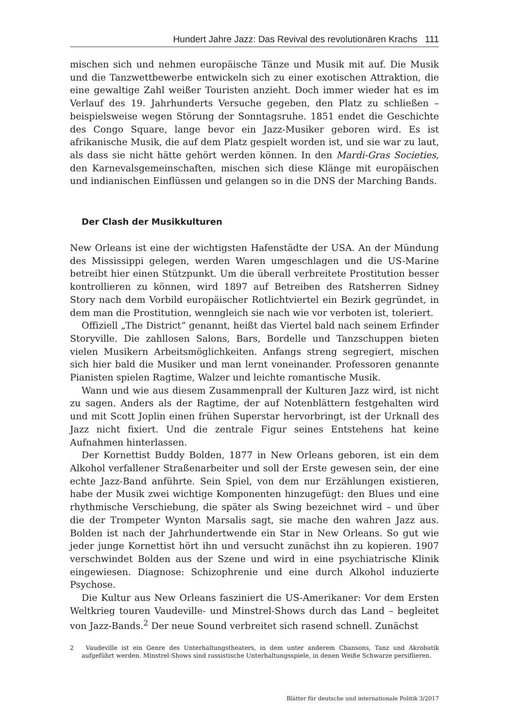Hundert Jahre Jazz: Das Revival des revolutionären Krachs 111
mischen sich und nehmen europäische Tänze und Musik mit auf. Die Musik und die Tanzwettbewerbe entwickeln sich zu einer exotischen Attraktion, die eine gewaltige Zahl weißer Touristen anzieht. Doch immer wieder hat es im Verlauf des 19. Jahrhunderts Versuche gegeben, den Platz zu schließen – beispielsweise wegen Störung der Sonntagsruhe. 1851 endet die Geschichte des Congo Square, lange bevor ein Jazz-Musiker geboren wird. Es ist afrikanische Musik, die auf dem Platz gespielt worden ist, und sie war zu laut, als dass sie nicht hätte gehört werden können. In den Mardi-Gras Societies, den Karnevalsgemeinschaften, mischen sich diese Klänge mit europäischen und indianischen Einflüssen und gelangen so in die DNS der Marching Bands.
Der Clash der Musikkulturen
New Orleans ist eine der wichtigsten Hafenstädte der USA. An der Mündung des Mississippi gelegen, werden Waren umgeschlagen und die US-Marine betreibt hier einen Stützpunkt. Um die überall verbreitete Prostitution besser kontrollieren zu können, wird 1897 auf Betreiben des Ratsherren Sidney Story nach dem Vorbild europäischer Rotlichtviertel ein Bezirk gegründet, in dem man die Prostitution, wenngleich sie nach wie vor verboten ist, toleriert.
Offiziell „The District“ genannt, heißt das Viertel bald nach seinem Erfinder Storyville. Die zahllosen Salons, Bars, Bordelle und Tanzschuppen bieten vielen Musikern Arbeitsmöglichkeiten. Anfangs streng segregiert, mischen sich hier bald die Musiker und man lernt voneinander. Professoren genannte Pianisten spielen Ragtime, Walzer und leichte romantische Musik.
Wann und wie aus diesem Zusammenprall der Kulturen Jazz wird, ist nicht zu sagen. Anders als der Ragtime, der auf Notenblättern festgehalten wird und mit Scott Joplin einen frühen Superstar hervorbringt, ist der Urknall des Jazz nicht fixiert. Und die zentrale Figur seines Entstehens hat keine Aufnahmen hinterlassen.
Der Kornettist Buddy Bolden, 1877 in New Orleans geboren, ist ein dem Alkohol verfallener Straßenarbeiter und soll der Erste gewesen sein, der eine echte Jazz-Band anführte. Sein Spiel, von dem nur Erzählungen existieren, habe der Musik zwei wichtige Komponenten hinzugefügt: den Blues und eine rhythmische Verschiebung, die später als Swing bezeichnet wird – und über die der Trompeter Wynton Marsalis sagt, sie mache den wahren Jazz aus. Bolden ist nach der Jahrhundertwende ein Star in New Orleans. So gut wie jeder junge Kornettist hört ihn und versucht zunächst ihn zu kopieren. 1907 verschwindet Bolden aus der Szene und wird in eine psychiatrische Klinik eingewiesen. Diagnose: Schizophrenie und eine durch Alkohol induzierte Psychose.
Die Kultur aus New Orleans fasziniert die US-Amerikaner: Vor dem Ersten Weltkrieg touren Vaudeville- und Minstrel-Shows durch das Land – begleitet von Jazz-Bands.<sup>2</sup> Der neue Sound verbreitet sich rasend schnell. Zunächst
2 Vaudeville ist ein Genre des Unterhaltungstheaters, in dem unter anderem Chansons, Tanz und Akrobatik aufgeführt werden. Minstrel-Shows sind rassistische Unterhaltungsspiele, in denen Weiße Schwarze persiflieren.
Blätter für deutsche und internationale Politik 3/2017